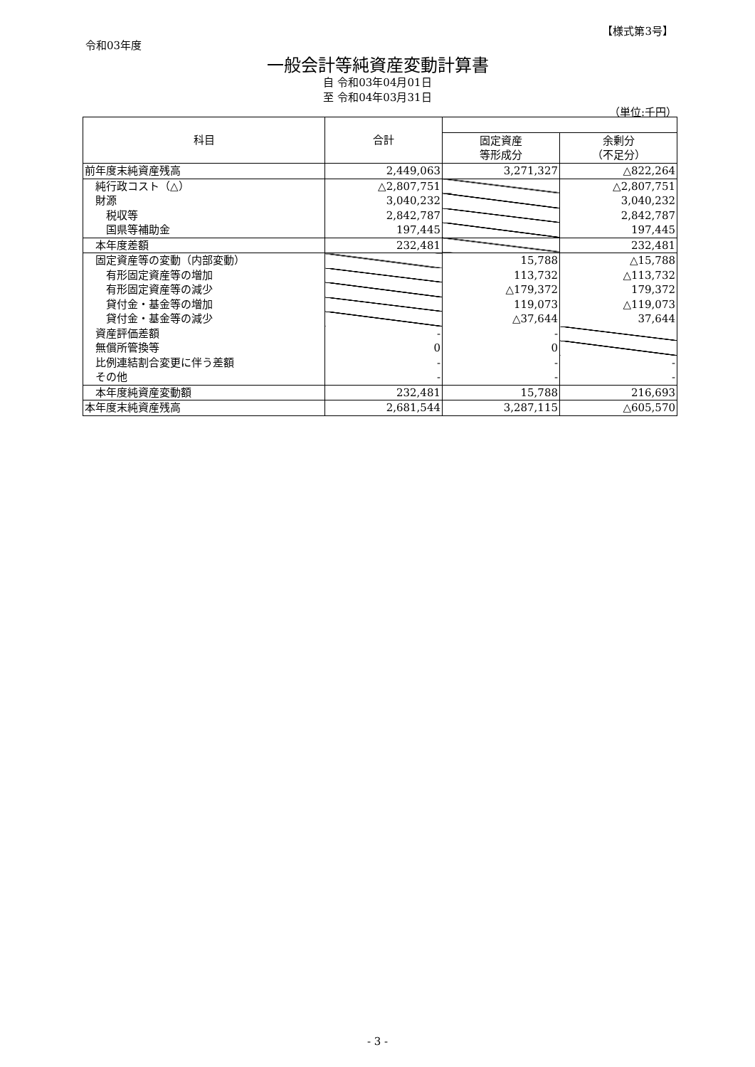【様式第3号】
令和03年度
一般会計等純資産変動計算書
自 令和03年04月01日
至 令和04年03月31日
（単位:千円）
| 科目 | 合計 | | |
| --- | --- | --- | --- |
| | | 固定資産 等形成分 | 余剰分 （不足分） |
| 前年度末純資産残高 | 2,449,063 | 3,271,327 | △822,264 |
| 純行政コスト（△） | △2,807,751 | | △2,807,751 |
| 財源 | 3,040,232 | | 3,040,232 |
| 税収等 | 2,842,787 | | 2,842,787 |
| 国県等補助金 | 197,445 | | 197,445 |
| 本年度差額 | 232,481 | | 232,481 |
| 固定資産等の変動（内部変動） | | 15,788 | △15,788 |
| 有形固定資産等の増加 | | 113,732 | △113,732 |
| 有形固定資産等の減少 | | △179,372 | 179,372 |
| 貸付金・基金等の増加 | | 119,073 | △119,073 |
| 貸付金・基金等の減少 | | △37,644 | 37,644 |
| 資産評価差額 | - | - | |
| 無償所管換等 | 0 | 0 | |
| 比例連結割合変更に伴う差額 | - | - | - |
| その他 | - | - | - |
| 本年度純資産変動額 | 232,481 | 15,788 | 216,693 |
| 本年度末純資産残高 | 2,681,544 | 3,287,115 | △605,570 |
- 3 -